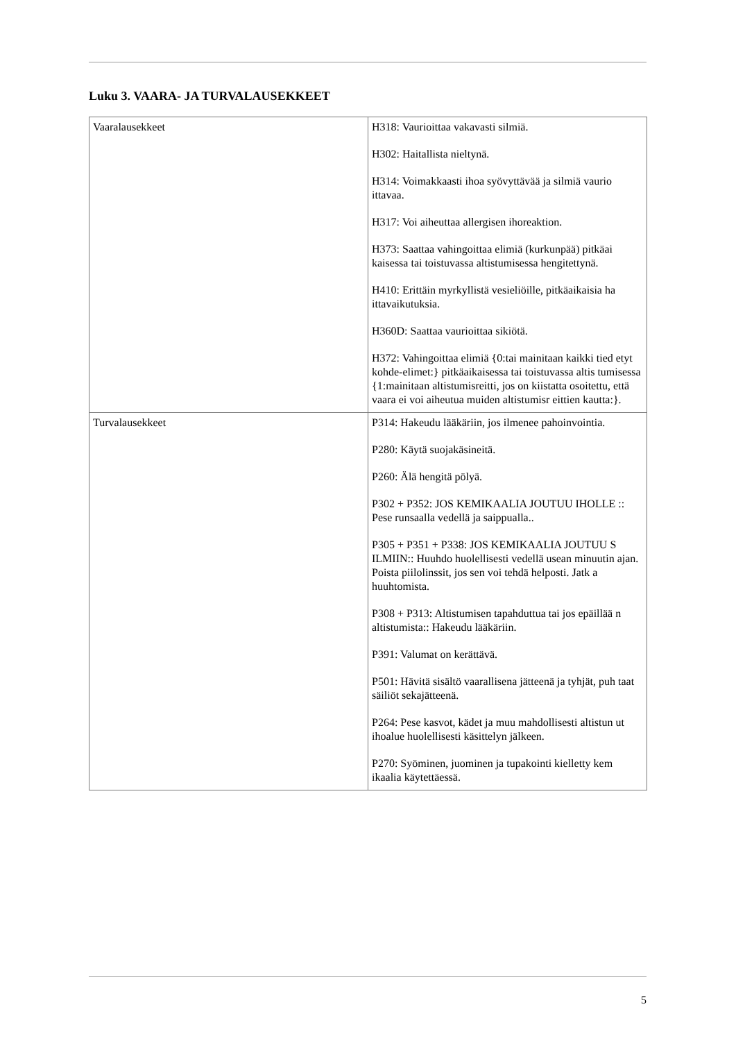Luku 3. VAARA- JA TURVALAUSEKKEET
| Vaaralausekkeet | H318: Vaurioittaa vakavasti silmiä. H302: Haitallista nieltynä. H314: Voimakkaasti ihoa syövyttävää ja silmiä vaurio ittavaa. H317: Voi aiheuttaa allergisen ihoreaktion. H373: Saattaa vahingoittaa elimiä (kurkunpää) pitkäai kaisessa tai toistuvassa altistumisessa hengitettynä. H410: Erittäin myrkyllistä vesieliöille, pitkäaikaisia ha ittavaikutuksia. H360D: Saattaa vaurioittaa sikiötä. H372: Vahingoittaa elimiä {0:tai mainitaan kaikki tied etyt kohde-elimet:} pitkäaikaisessa tai toistuvassa altis tumisessa {1:mainitaan altistumisreitti, jos on kiistatta osoitettu, että vaara ei voi aiheutua muiden altistumisr eittien kautta:}. |
| Turvalausekkeet | P314: Hakeudu lääkäriin, jos ilmenee pahoinvointia. P280: Käytä suojakäsineitä. P260: Älä hengitä pölyä. P302 + P352: JOS KEMIKAALIA JOUTUU IHOLLE :: Pese runsaalla vedellä ja saippualla.. P305 + P351 + P338: JOS KEMIKAALIA JOUTUU S ILMIIN:: Huuhdo huolellisesti vedellä usean minuutin ajan. Poista piilolinssit, jos sen voi tehdä helposti. Jatk a huuhtomista. P308 + P313: Altistumisen tapahduttua tai jos epäillää n altistumista:: Hakeudu lääkäriin. P391: Valumat on kerättävä. P501: Hävitä sisältö vaarallisena jätteenä ja tyhjät, puh taat säiliöt sekajätteenä. P264: Pese kasvot, kädet ja muu mahdollisesti altistun ut ihoalue huolellisesti käsittelyn jälkeen. P270: Syöminen, juominen ja tupakointi kielletty kem ikaalia käytettäessä. |
5